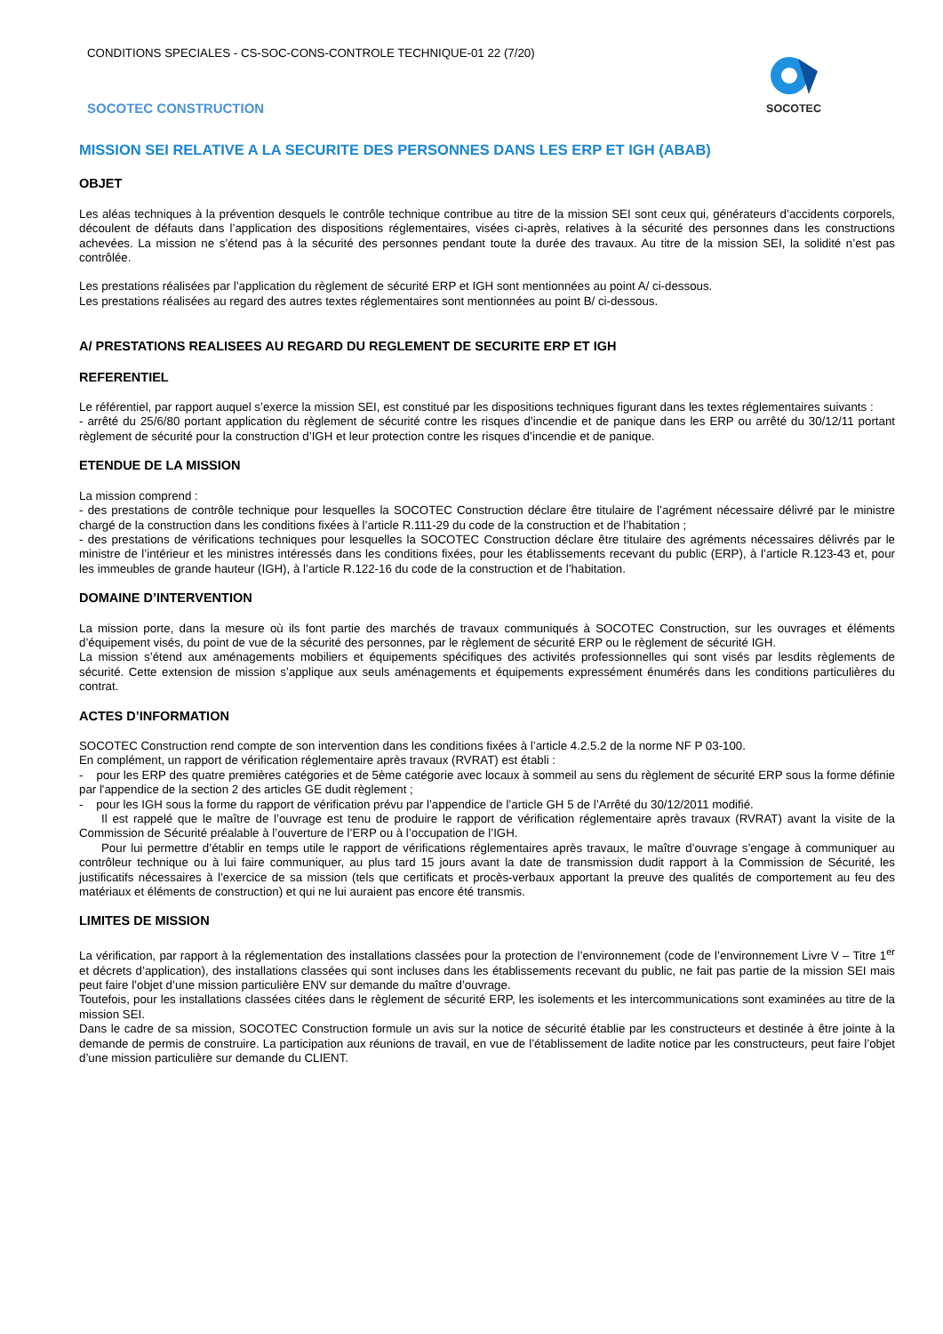CONDITIONS SPECIALES - CS-SOC-CONS-CONTROLE TECHNIQUE-01 22 (7/20)
SOCOTEC CONSTRUCTION
SOCOTEC
MISSION SEI RELATIVE A LA SECURITE DES PERSONNES DANS LES ERP ET IGH (ABAB)
OBJET
Les aléas techniques à la prévention desquels le contrôle technique contribue au titre de la mission SEI sont ceux qui, générateurs d’accidents corporels, découlent de défauts dans l’application des dispositions réglementaires, visées ci-après, relatives à la sécurité des personnes dans les constructions achevées. La mission ne s’étend pas à la sécurité des personnes pendant toute la durée des travaux. Au titre de la mission SEI, la solidité n’est pas contrôlée.
Les prestations réalisées par l’application du règlement de sécurité ERP et IGH sont mentionnées au point A/ ci-dessous.
Les prestations réalisées au regard des autres textes réglementaires sont mentionnées au point B/ ci-dessous.
A/ PRESTATIONS REALISEES AU REGARD DU REGLEMENT DE SECURITE ERP ET IGH
REFERENTIEL
Le référentiel, par rapport auquel s’exerce la mission SEI, est constitué par les dispositions techniques figurant dans les textes réglementaires suivants :
- arrêté du 25/6/80 portant application du règlement de sécurité contre les risques d’incendie et de panique dans les ERP ou arrêté du 30/12/11 portant règlement de sécurité pour la construction d’IGH et leur protection contre les risques d’incendie et de panique.
ETENDUE DE LA MISSION
La mission comprend :
- des prestations de contrôle technique pour lesquelles la SOCOTEC Construction déclare être titulaire de l’agrément nécessaire délivré par le ministre chargé de la construction dans les conditions fixées à l’article R.111-29 du code de la construction et de l’habitation ;
- des prestations de vérifications techniques pour lesquelles la SOCOTEC Construction déclare être titulaire des agréments nécessaires délivrés par le ministre de l’intérieur et les ministres intéressés dans les conditions fixées, pour les établissements recevant du public (ERP), à l’article R.123-43 et, pour les immeubles de grande hauteur (IGH), à l’article R.122-16 du code de la construction et de l’habitation.
DOMAINE D’INTERVENTION
La mission porte, dans la mesure où ils font partie des marchés de travaux communiqués à SOCOTEC Construction, sur les ouvrages et éléments d’équipement visés, du point de vue de la sécurité des personnes, par le règlement de sécurité ERP ou le règlement de sécurité IGH.
La mission s’étend aux aménagements mobiliers et équipements spécifiques des activités professionnelles qui sont visés par lesdits règlements de sécurité. Cette extension de mission s’applique aux seuls aménagements et équipements expressément énumérés dans les conditions particulières du contrat.
ACTES D’INFORMATION
SOCOTEC Construction rend compte de son intervention dans les conditions fixées à l’article 4.2.5.2 de la norme NF P 03-100.
En complément, un rapport de vérification réglementaire après travaux (RVRAT) est établi :
- pour les ERP des quatre premières catégories et de 5ème catégorie avec locaux à sommeil au sens du règlement de sécurité ERP sous la forme définie par l'appendice de la section 2 des articles GE dudit règlement ;
- pour les IGH sous la forme du rapport de vérification prévu par l’appendice de l’article GH 5 de l’Arrêté du 30/12/2011 modifié.
Il est rappelé que le maître de l’ouvrage est tenu de produire le rapport de vérification réglementaire après travaux (RVRAT) avant la visite de la Commission de Sécurité préalable à l’ouverture de l’ERP ou à l’occupation de l’IGH.
Pour lui permettre d’établir en temps utile le rapport de vérifications réglementaires après travaux, le maître d’ouvrage s’engage à communiquer au contrôleur technique ou à lui faire communiquer, au plus tard 15 jours avant la date de transmission dudit rapport à la Commission de Sécurité, les justificatifs nécessaires à l’exercice de sa mission (tels que certificats et procès-verbaux apportant la preuve des qualités de comportement au feu des matériaux et éléments de construction) et qui ne lui auraient pas encore été transmis.
LIMITES DE MISSION
La vérification, par rapport à la réglementation des installations classées pour la protection de l’environnement (code de l’environnement Livre V – Titre 1<sup>er</sup> et décrets d’application), des installations classées qui sont incluses dans les établissements recevant du public, ne fait pas partie de la mission SEI mais peut faire l’objet d’une mission particulière ENV sur demande du maître d’ouvrage.
Toutefois, pour les installations classées citées dans le règlement de sécurité ERP, les isolements et les intercommunications sont examinées au titre de la mission SEI.
Dans le cadre de sa mission, SOCOTEC Construction formule un avis sur la notice de sécurité établie par les constructeurs et destinée à être jointe à la demande de permis de construire. La participation aux réunions de travail, en vue de l’établissement de ladite notice par les constructeurs, peut faire l’objet d’une mission particulière sur demande du CLIENT.